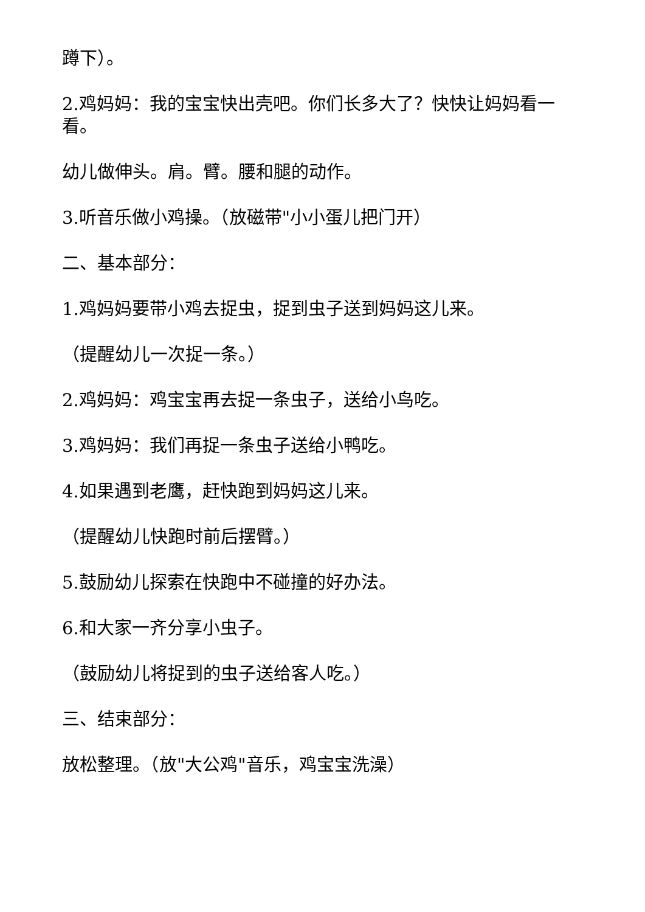蹲下）。
2.鸡妈妈：我的宝宝快出壳吧。你们长多大了？快快让妈妈看一看。
幼儿做伸头。肩。臂。腰和腿的动作。
3.听音乐做小鸡操。（放磁带"小小蛋儿把门开）
二、基本部分：
1.鸡妈妈要带小鸡去捉虫，捉到虫子送到妈妈这儿来。
（提醒幼儿一次捉一条。）
2.鸡妈妈：鸡宝宝再去捉一条虫子，送给小鸟吃。
3.鸡妈妈：我们再捉一条虫子送给小鸭吃。
4.如果遇到老鹰，赶快跑到妈妈这儿来。
（提醒幼儿快跑时前后摆臂。）
5.鼓励幼儿探索在快跑中不碰撞的好办法。
6.和大家一齐分享小虫子。
（鼓励幼儿将捉到的虫子送给客人吃。）
三、结束部分：
放松整理。（放"大公鸡"音乐，鸡宝宝洗澡）